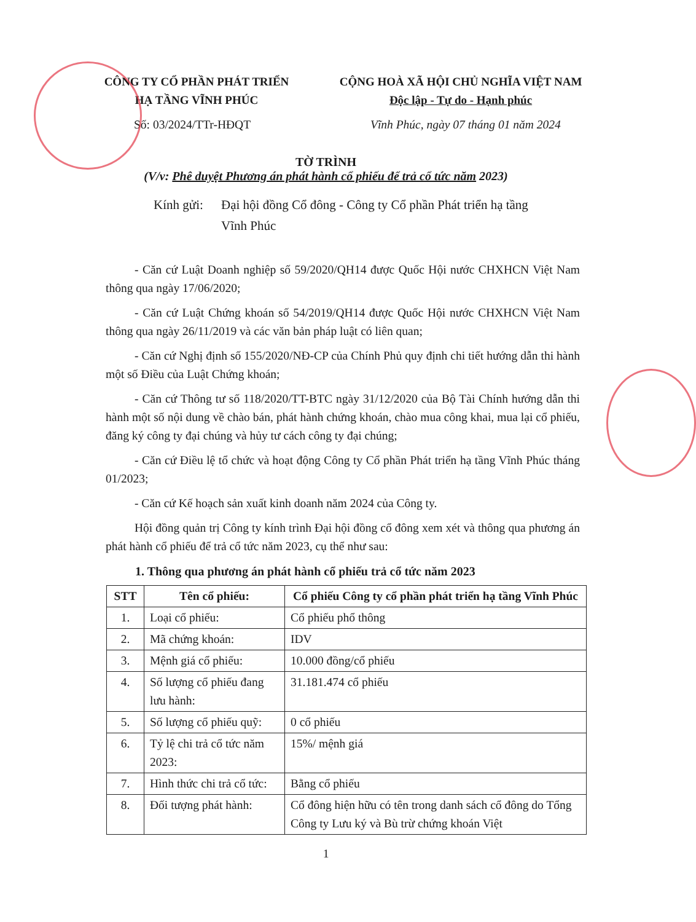CÔNG TY CỔ PHẦN PHÁT TRIỂN
HẠ TẦNG VĨNH PHÚC
CỘNG HOÀ XÃ HỘI CHỦ NGHĨA VIỆT NAM
Độc lập - Tự do - Hạnh phúc
Số: 03/2024/TTr-HĐQT Vĩnh Phúc, ngày 07 tháng 01 năm 2024
TỜ TRÌNH
(V/v: Phê duyệt Phương án phát hành cổ phiếu để trả cổ tức năm 2023)
Kính gửi:
Đại hội đồng Cổ đông - Công ty Cổ phần Phát triển hạ tầng Vĩnh Phúc
- Căn cứ Luật Doanh nghiệp số 59/2020/QH14 được Quốc Hội nước CHXHCN Việt Nam thông qua ngày 17/06/2020;
- Căn cứ Luật Chứng khoán số 54/2019/QH14 được Quốc Hội nước CHXHCN Việt Nam thông qua ngày 26/11/2019 và các văn bản pháp luật có liên quan;
- Căn cứ Nghị định số 155/2020/NĐ-CP của Chính Phủ quy định chi tiết hướng dẫn thi hành một số Điều của Luật Chứng khoán;
- Căn cứ Thông tư số 118/2020/TT-BTC ngày 31/12/2020 của Bộ Tài Chính hướng dẫn thi hành một số nội dung về chào bán, phát hành chứng khoán, chào mua công khai, mua lại cổ phiếu, đăng ký công ty đại chúng và hủy tư cách công ty đại chúng;
- Căn cứ Điều lệ tổ chức và hoạt động Công ty Cổ phần Phát triển hạ tầng Vĩnh Phúc tháng 01/2023;
- Căn cứ Kế hoạch sản xuất kinh doanh năm 2024 của Công ty.
Hội đồng quản trị Công ty kính trình Đại hội đồng cổ đông xem xét và thông qua phương án phát hành cổ phiếu để trả cổ tức năm 2023, cụ thể như sau:
1. Thông qua phương án phát hành cổ phiếu trả cổ tức năm 2023
| STT | Tên cổ phiếu: | Cổ phiếu Công ty cổ phần phát triển hạ tầng Vĩnh Phúc |
| --- | --- | --- |
| 1. | Loại cổ phiếu: | Cổ phiếu phổ thông |
| 2. | Mã chứng khoán: | IDV |
| 3. | Mệnh giá cổ phiếu: | 10.000 đồng/cổ phiếu |
| 4. | Số lượng cổ phiếu đang lưu hành: | 31.181.474 cổ phiếu |
| 5. | Số lượng cổ phiếu quỹ: | 0 cổ phiếu |
| 6. | Tỷ lệ chi trả cổ tức năm 2023: | 15%/ mệnh giá |
| 7. | Hình thức chi trả cổ tức: | Bằng cổ phiếu |
| 8. | Đối tượng phát hành: | Cổ đông hiện hữu có tên trong danh sách cổ đông do Tổng Công ty Lưu ký và Bù trừ chứng khoán Việt |
1